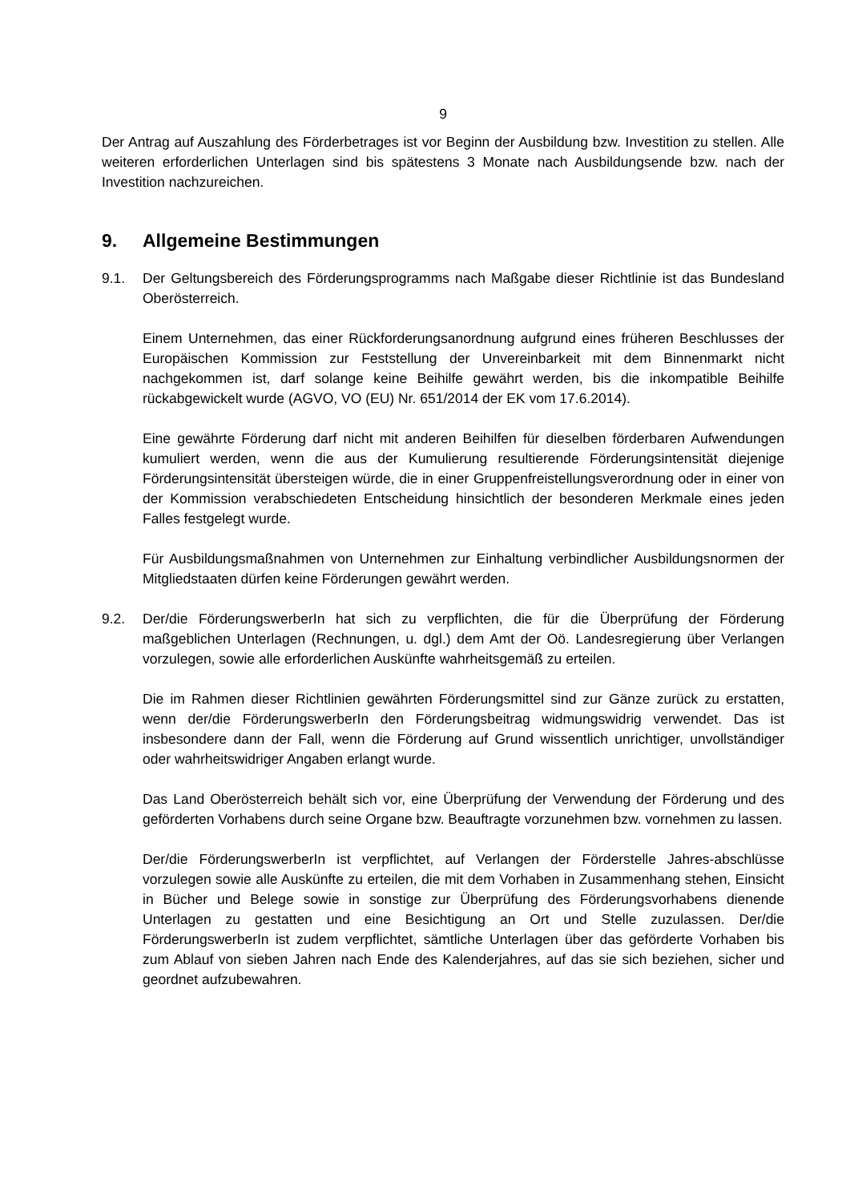9
Der Antrag auf Auszahlung des Förderbetrages ist vor Beginn der Ausbildung bzw. Investition zu stellen. Alle weiteren erforderlichen Unterlagen sind bis spätestens 3 Monate nach Ausbildungsende bzw. nach der Investition nachzureichen.
9. Allgemeine Bestimmungen
9.1. Der Geltungsbereich des Förderungsprogramms nach Maßgabe dieser Richtlinie ist das Bundesland Oberösterreich.
Einem Unternehmen, das einer Rückforderungsanordnung aufgrund eines früheren Beschlusses der Europäischen Kommission zur Feststellung der Unvereinbarkeit mit dem Binnenmarkt nicht nachgekommen ist, darf solange keine Beihilfe gewährt werden, bis die inkompatible Beihilfe rückabgewickelt wurde (AGVO, VO (EU) Nr. 651/2014 der EK vom 17.6.2014).
Eine gewährte Förderung darf nicht mit anderen Beihilfen für dieselben förderbaren Aufwendungen kumuliert werden, wenn die aus der Kumulierung resultierende Förderungsintensität diejenige Förderungsintensität übersteigen würde, die in einer Gruppenfreistellungsverordnung oder in einer von der Kommission verabschiedeten Entscheidung hinsichtlich der besonderen Merkmale eines jeden Falles festgelegt wurde.
Für Ausbildungsmaßnahmen von Unternehmen zur Einhaltung verbindlicher Ausbildungsnormen der Mitgliedstaaten dürfen keine Förderungen gewährt werden.
9.2. Der/die FörderungswerberIn hat sich zu verpflichten, die für die Überprüfung der Förderung maßgeblichen Unterlagen (Rechnungen, u. dgl.) dem Amt der Oö. Landesregierung über Verlangen vorzulegen, sowie alle erforderlichen Auskünfte wahrheitsgemäß zu erteilen.
Die im Rahmen dieser Richtlinien gewährten Förderungsmittel sind zur Gänze zurück zu erstatten, wenn der/die FörderungswerberIn den Förderungsbeitrag widmungswidrig verwendet. Das ist insbesondere dann der Fall, wenn die Förderung auf Grund wissentlich unrichtiger, unvollständiger oder wahrheitswidriger Angaben erlangt wurde.
Das Land Oberösterreich behält sich vor, eine Überprüfung der Verwendung der Förderung und des geförderten Vorhabens durch seine Organe bzw. Beauftragte vorzunehmen bzw. vornehmen zu lassen.
Der/die FörderungswerberIn ist verpflichtet, auf Verlangen der Förderstelle Jahres-abschlüsse vorzulegen sowie alle Auskünfte zu erteilen, die mit dem Vorhaben in Zusammenhang stehen, Einsicht in Bücher und Belege sowie in sonstige zur Überprüfung des Förderungsvorhabens dienende Unterlagen zu gestatten und eine Besichtigung an Ort und Stelle zuzulassen. Der/die FörderungswerberIn ist zudem verpflichtet, sämtliche Unterlagen über das geförderte Vorhaben bis zum Ablauf von sieben Jahren nach Ende des Kalenderjahres, auf das sie sich beziehen, sicher und geordnet aufzubewahren.